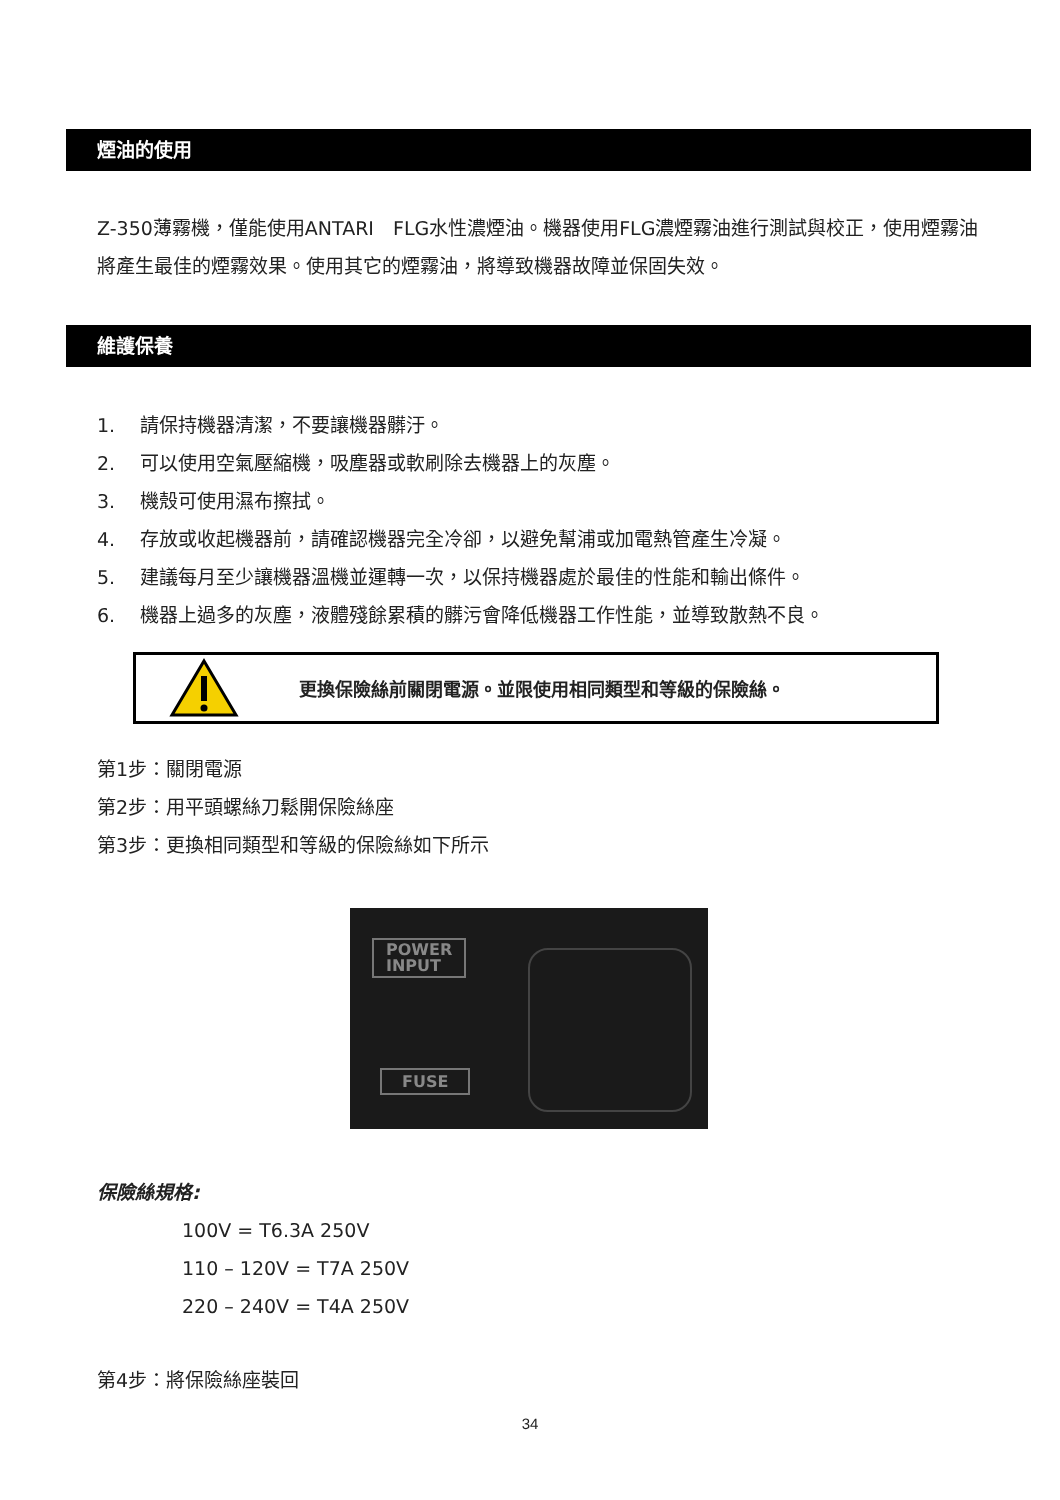煙油的使用
Z-350薄霧機，僅能使用ANTARI　FLG水性濃煙油。機器使用FLG濃煙霧油進行測試與校正，使用煙霧油將產生最佳的煙霧效果。使用其它的煙霧油，將導致機器故障並保固失效。
維護保養
1. 請保持機器清潔，不要讓機器髒汙。
2. 可以使用空氣壓縮機，吸塵器或軟刷除去機器上的灰塵。
3. 機殼可使用濕布擦拭。
4. 存放或收起機器前，請確認機器完全冷卻，以避免幫浦或加電熱管產生冷凝。
5. 建議每月至少讓機器溫機並運轉一次，以保持機器處於最佳的性能和輸出條件。
6. 機器上過多的灰塵，液體殘餘累積的髒污會降低機器工作性能，並導致散熱不良。
更換保險絲前關閉電源。並限使用相同類型和等級的保險絲。
第1步：關閉電源
第2步：用平頭螺絲刀鬆開保險絲座
第3步：更換相同類型和等級的保險絲如下所示
POWER
INPUT
FUSE
保險絲規格:
100V = T6.3A 250V
110 – 120V = T7A 250V
220 – 240V = T4A 250V
第4步：將保險絲座裝回
34